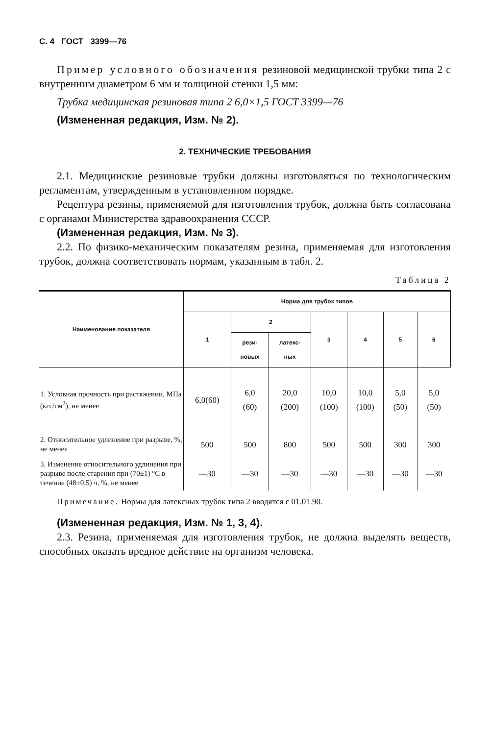С. 4 ГОСТ 3399—76
Пример условного обозначения резиновой медицинской трубки типа 2 с внутренним диаметром 6 мм и толщиной стенки 1,5 мм:
Трубка медицинская резиновая типа 2 6,0×1,5 ГОСТ 3399—76
(Измененная редакция, Изм. № 2).
2. ТЕХНИЧЕСКИЕ ТРЕБОВАНИЯ
2.1. Медицинские резиновые трубки должны изготовляться по технологическим регламентам, утвержденным в установленном порядке.
Рецептура резины, применяемой для изготовления трубок, должна быть согласована с органами Министерства здравоохранения СССР.
(Измененная редакция, Изм. № 3).
2.2. По физико-механическим показателям резина, применяемая для изготовления трубок, должна соответствовать нормам, указанным в табл. 2.
Таблица 2
| Наименование показателя | Норма для трубок типов | | | | | | |
| --- | --- | --- | --- | --- | --- | --- | --- |
| | 1 | 2 | | 3 | 4 | 5 | 6 |
| | | рези- новых | латекс- ных | | | | |
| 1. Условная прочность при растяжении, МПа (кгс/см<sup>2</sup>), не менее | 6,0(60) | 6,0 (60) | 20,0 (200) | 10,0 (100) | 10,0 (100) | 5,0 (50) | 5,0 (50) |
| 2. Относительное удлинение при разрыве, %, не менее | 500 | 500 | 800 | 500 | 500 | 300 | 300 |
| 3. Изменение относительного удлинения при разрыве после старения при (70±1) °С в течение (48±0,5) ч, %, не менее | —30 | —30 | —30 | —30 | —30 | —30 | —30 |
Примечание. Нормы для латексных трубок типа 2 вводятся с 01.01.90.
(Измененная редакция, Изм. № 1, 3, 4).
2.3. Резина, применяемая для изготовления трубок, не должна выделять веществ, способных оказать вредное действие на организм человека.